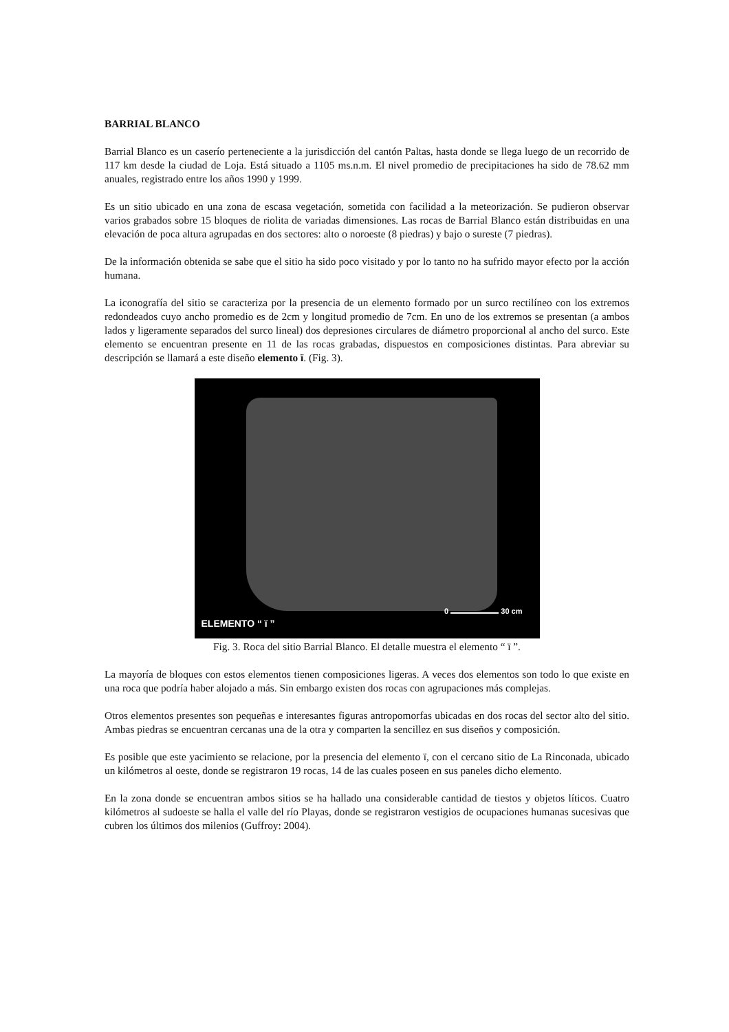BARRIAL BLANCO
Barrial Blanco es un caserío perteneciente a la jurisdicción del cantón Paltas, hasta donde se llega luego de un recorrido de 117 km desde la ciudad de Loja. Está situado a 1105 ms.n.m. El nivel promedio de precipitaciones ha sido de 78.62 mm anuales, registrado entre los años 1990 y 1999.
Es un sitio ubicado en una zona de escasa vegetación, sometida con facilidad a la meteorización. Se pudieron observar varios grabados sobre 15 bloques de riolita de variadas dimensiones. Las rocas de Barrial Blanco están distribuidas en una elevación de poca altura agrupadas en dos sectores: alto o noroeste (8 piedras) y bajo o sureste (7 piedras).
De la información obtenida se sabe que el sitio ha sido poco visitado y por lo tanto no ha sufrido mayor efecto por la acción humana.
La iconografía del sitio se caracteriza por la presencia de un elemento formado por un surco rectilíneo con los extremos redondeados cuyo ancho promedio es de 2cm y longitud promedio de 7cm. En uno de los extremos se presentan (a ambos lados y ligeramente separados del surco lineal) dos depresiones circulares de diámetro proporcional al ancho del surco. Este elemento se encuentran presente en 11 de las rocas grabadas, dispuestos en composiciones distintas. Para abreviar su descripción se llamará a este diseño elemento ï. (Fig. 3).
ELEMENTO “ ï ”
0 30 cm
Fig. 3. Roca del sitio Barrial Blanco. El detalle muestra el elemento “ ï ”.
La mayoría de bloques con estos elementos tienen composiciones ligeras. A veces dos elementos son todo lo que existe en una roca que podría haber alojado a más. Sin embargo existen dos rocas con agrupaciones más complejas.
Otros elementos presentes son pequeñas e interesantes figuras antropomorfas ubicadas en dos rocas del sector alto del sitio. Ambas piedras se encuentran cercanas una de la otra y comparten la sencillez en sus diseños y composición.
Es posible que este yacimiento se relacione, por la presencia del elemento ï, con el cercano sitio de La Rinconada, ubicado un kilómetros al oeste, donde se registraron 19 rocas, 14 de las cuales poseen en sus paneles dicho elemento.
En la zona donde se encuentran ambos sitios se ha hallado una considerable cantidad de tiestos y objetos líticos. Cuatro kilómetros al sudoeste se halla el valle del río Playas, donde se registraron vestigios de ocupaciones humanas sucesivas que cubren los últimos dos milenios (Guffroy: 2004).